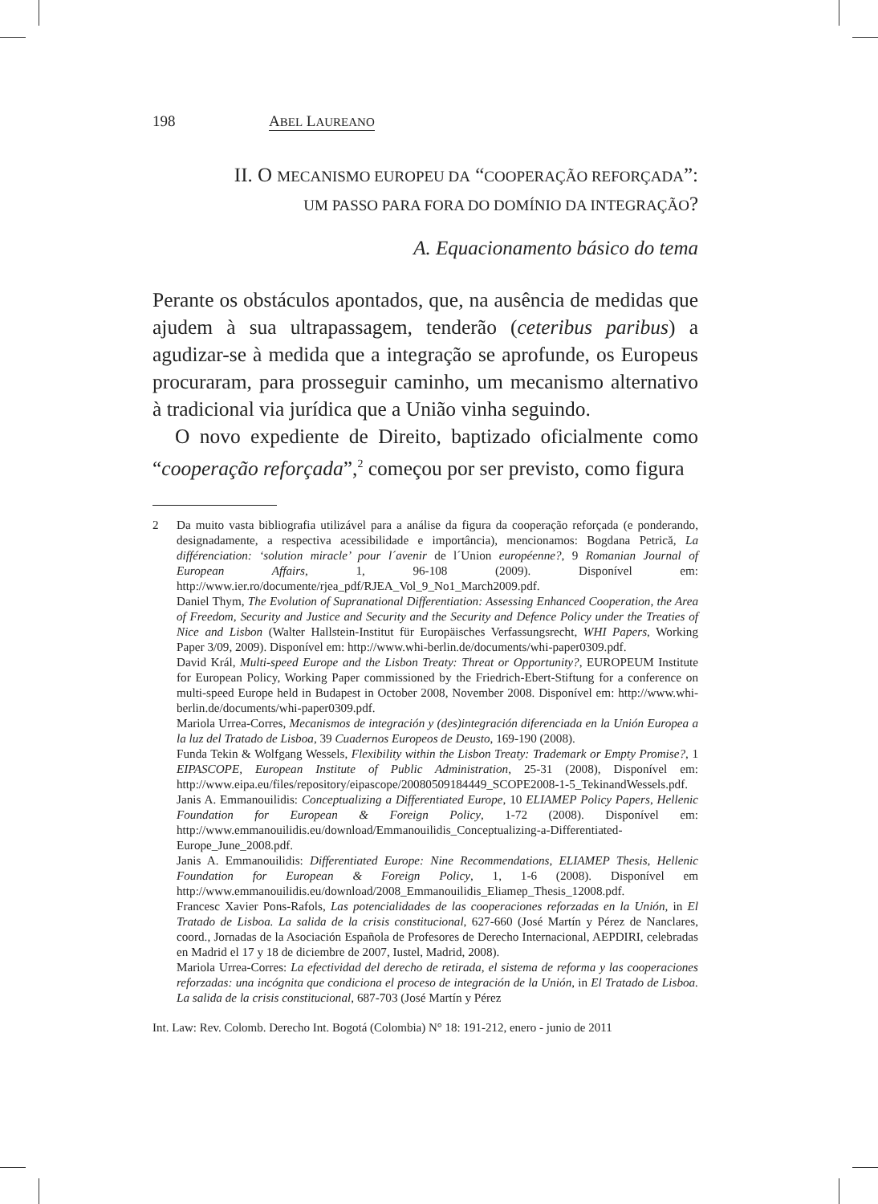198 ABEL LAUREANO
II. O MECANISMO EUROPEU DA “COOPERAÇÃO REFORÇADA”:
UM PASSO PARA FORA DO DOMÍNIO DA INTEGRAÇÃO?
A. Equacionamento básico do tema
Perante os obstáculos apontados, que, na ausência de medidas que ajudem à sua ultrapassagem, tenderão (ceteribus paribus) a agudizar-se à medida que a integração se aprofunde, os Europeus procuraram, para prosseguir caminho, um mecanismo alternativo à tradicional via jurídica que a União vinha seguindo.
O novo expediente de Direito, baptizado oficialmente como “cooperação reforçada”,<sup>2</sup> começou por ser previsto, como figura
2 Da muito vasta bibliografia utilizável para a análise da figura da cooperação reforçada (e ponderando, designadamente, a respectiva acessibilidade e importância), mencionamos: Bogdana Petrică, La différenciation: ‘solution miracle’ pour l´avenir de l´Union européenne?, 9 Romanian Journal of European Affairs, 1, 96-108 (2009). Disponível em: http://www.ier.ro/documente/rjea_pdf/RJEA_Vol_9_No1_March2009.pdf.
Daniel Thym, The Evolution of Supranational Differentiation: Assessing Enhanced Cooperation, the Area of Freedom, Security and Justice and Security and the Security and Defence Policy under the Treaties of Nice and Lisbon (Walter Hallstein-Institut für Europäisches Verfassungsrecht, WHI Papers, Working Paper 3/09, 2009). Disponível em: http://www.whi-berlin.de/documents/whi-paper0309.pdf.
David Král, Multi-speed Europe and the Lisbon Treaty: Threat or Opportunity?, EUROPEUM Institute for European Policy, Working Paper commissioned by the Friedrich-Ebert-Stiftung for a conference on multi-speed Europe held in Budapest in October 2008, November 2008. Disponível em: http://www.whi-berlin.de/documents/whi-paper0309.pdf.
Mariola Urrea-Corres, Mecanismos de integración y (des)integración diferenciada en la Unión Europea a la luz del Tratado de Lisboa, 39 Cuadernos Europeos de Deusto, 169-190 (2008).
Funda Tekin & Wolfgang Wessels, Flexibility within the Lisbon Treaty: Trademark or Empty Promise?, 1 EIPASCOPE, European Institute of Public Administration, 25-31 (2008), Disponível em: http://www.eipa.eu/files/repository/eipascope/20080509184449_SCOPE2008-1-5_TekinandWessels.pdf.
Janis A. Emmanouilidis: Conceptualizing a Differentiated Europe, 10 ELIAMEP Policy Papers, Hellenic Foundation for European & Foreign Policy, 1-72 (2008). Disponível em: http://www.emmanouilidis.eu/download/Emmanouilidis_Conceptualizing-a-Differentiated-Europe_June_2008.pdf.
Janis A. Emmanouilidis: Differentiated Europe: Nine Recommendations, ELIAMEP Thesis, Hellenic Foundation for European & Foreign Policy, 1, 1-6 (2008). Disponível em http://www.emmanouilidis.eu/download/2008_Emmanouilidis_Eliamep_Thesis_12008.pdf.
Francesc Xavier Pons-Rafols, Las potencialidades de las cooperaciones reforzadas en la Unión, in El Tratado de Lisboa. La salida de la crisis constitucional, 627-660 (José Martín y Pérez de Nanclares, coord., Jornadas de la Asociación Española de Profesores de Derecho Internacional, AEPDIRI, celebradas en Madrid el 17 y 18 de diciembre de 2007, Iustel, Madrid, 2008).
Mariola Urrea-Corres: La efectividad del derecho de retirada, el sistema de reforma y las cooperaciones reforzadas: una incógnita que condiciona el proceso de integración de la Unión, in El Tratado de Lisboa. La salida de la crisis constitucional, 687-703 (José Martín y Pérez
Int. Law: Rev. Colomb. Derecho Int. Bogotá (Colombia) N° 18: 191-212, enero - junio de 2011